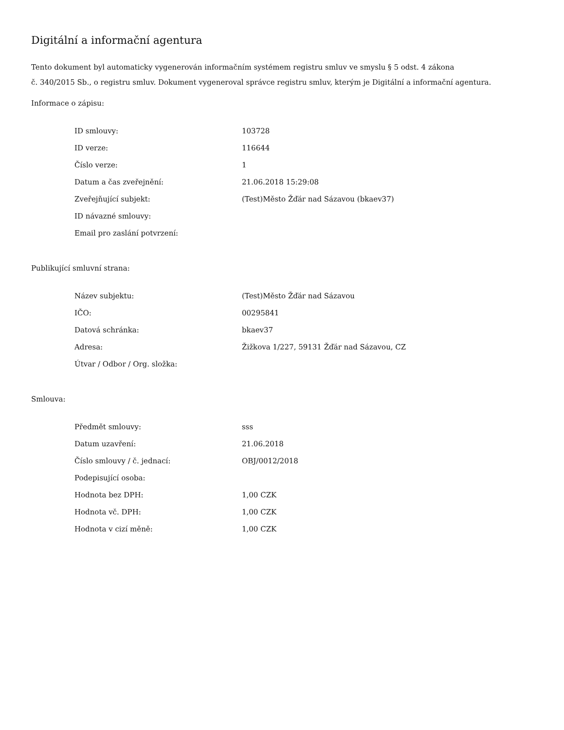Digitální a informační agentura
Tento dokument byl automaticky vygenerován informačním systémem registru smluv ve smyslu § 5 odst. 4 zákona
č. 340/2015 Sb., o registru smluv. Dokument vygeneroval správce registru smluv, kterým je Digitální a informační agentura.
Informace o zápisu:
| ID smlouvy: | 103728 |
| ID verze: | 116644 |
| Číslo verze: | 1 |
| Datum a čas zveřejnění: | 21.06.2018 15:29:08 |
| Zveřejňující subjekt: | (Test)Město Žďár nad Sázavou (bkaev37) |
| ID návazné smlouvy: | |
| Email pro zaslání potvrzení: | |
Publikující smluvní strana:
| Název subjektu: | (Test)Město Žďár nad Sázavou |
| IČO: | 00295841 |
| Datová schránka: | bkaev37 |
| Adresa: | Žižkova 1/227, 59131 Žďár nad Sázavou, CZ |
| Útvar / Odbor / Org. složka: | |
Smlouva:
| Předmět smlouvy: | sss |
| Datum uzavření: | 21.06.2018 |
| Číslo smlouvy / č. jednací: | OBJ/0012/2018 |
| Podepisující osoba: | |
| Hodnota bez DPH: | 1,00 CZK |
| Hodnota vč. DPH: | 1,00 CZK |
| Hodnota v cizí měně: | 1,00 CZK |